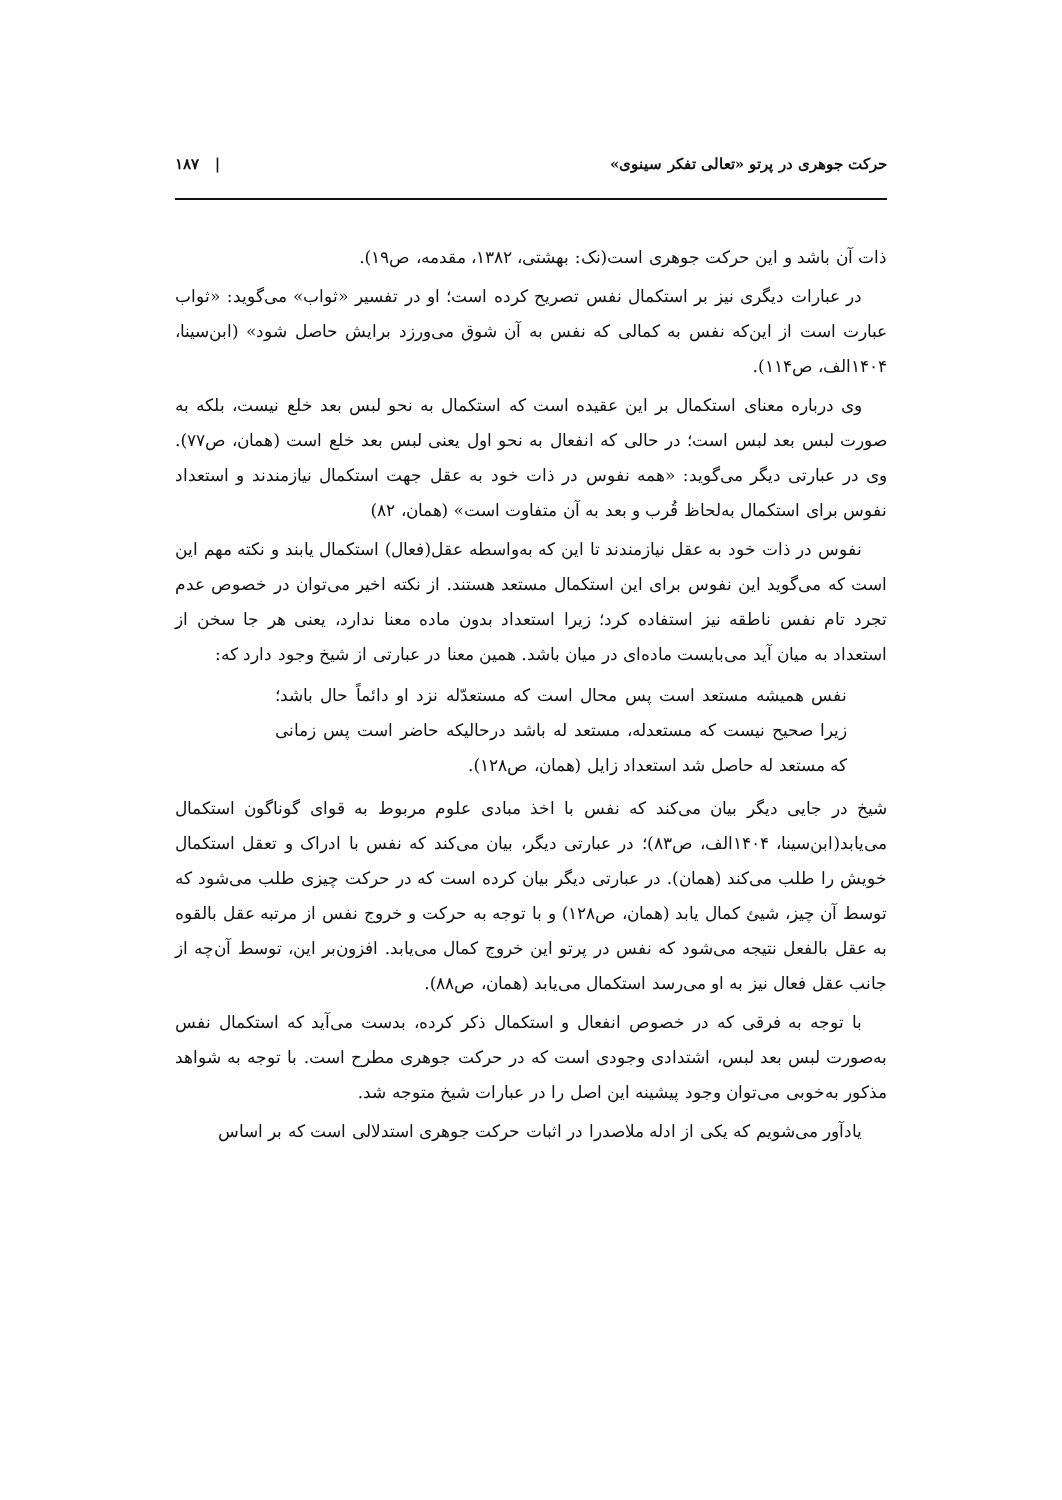حرکت جوهری در پرتو «تعالی تفکر سینوی» | ۱۸۷
ذات آن باشد و این حرکت جوهری است(نک: بهشتی، ۱۳۸۲، مقدمه، ص۱۹).
در عبارات دیگری نیز بر استکمال نفس تصریح کرده است؛ او در تفسیر «ثواب» می‌گوید: «ثواب عبارت است از این‌که نفس به کمالی که نفس به آن شوق می‌ورزد برایش حاصل شود» (ابن‌سینا، ۱۴۰۴الف، ص۱۱۴).
وی درباره معنای استکمال بر این عقیده است که استکمال به نحو لبس بعد خلع نیست، بلکه به صورت لبس بعد لبس است؛ در حالی که انفعال به نحو اول یعنی لبس بعد خلع است (همان، ص۷۷). وی در عبارتی دیگر می‌گوید: «همه نفوس در ذات خود به عقل جهت استکمال نیازمندند و استعداد نفوس برای استکمال به‌لحاظ قُرب و بعد به آن متفاوت است» (همان، ۸۲)
نفوس در ذات خود به عقل نیازمندند تا این که به‌واسطه عقل(فعال) استکمال یابند و نکته مهم این است که می‌گوید این نفوس برای این استکمال مستعد هستند. از نکته اخیر می‌توان در خصوص عدم تجرد تام نفس ناطقه نیز استفاده کرد؛ زیرا استعداد بدون ماده معنا ندارد، یعنی هر جا سخن از استعداد به میان آید می‌بایست ماده‌ای در میان باشد. همین معنا در عبارتی از شیخ وجود دارد که:
نفس همیشه مستعد است پس محال است که مستعدّله نزد او دائماً حال باشد؛ زیرا صحیح نیست که مستعدله، مستعد له باشد درحالیکه حاضر است پس زمانی که مستعد له حاصل شد استعداد زایل (همان، ص۱۲۸).
شیخ در جایی دیگر بیان می‌کند که نفس با اخذ مبادی علوم مربوط به قوای گوناگون استکمال می‌یابد(ابن‌سینا، ۱۴۰۴الف، ص۸۳)؛ در عبارتی دیگر، بیان می‌کند که نفس با ادراک و تعقل استکمال خویش را طلب می‌کند (همان). در عبارتی دیگر بیان کرده است که در حرکت چیزی طلب می‌شود که توسط آن چیز، شیئ کمال یابد (همان، ص۱۲۸) و با توجه به حرکت و خروج نفس از مرتبه عقل بالقوه به عقل بالفعل نتیجه می‌شود که نفس در پرتو این خروج کمال می‌یابد. افزون‌بر این، توسط آن‌چه از جانب عقل فعال نیز به او می‌رسد استکمال می‌یابد (همان، ص۸۸).
با توجه به فرقی که در خصوص انفعال و استکمال ذکر کرده، بدست می‌آید که استکمال نفس به‌صورت لبس بعد لبس، اشتدادی وجودی است که در حرکت جوهری مطرح است. با توجه به شواهد مذکور به‌خوبی می‌توان وجود پیشینه این اصل را در عبارات شیخ متوجه شد.
یادآور می‌شویم که یکی از ادله ملاصدرا در اثبات حرکت جوهری استدلالی است که بر اساس